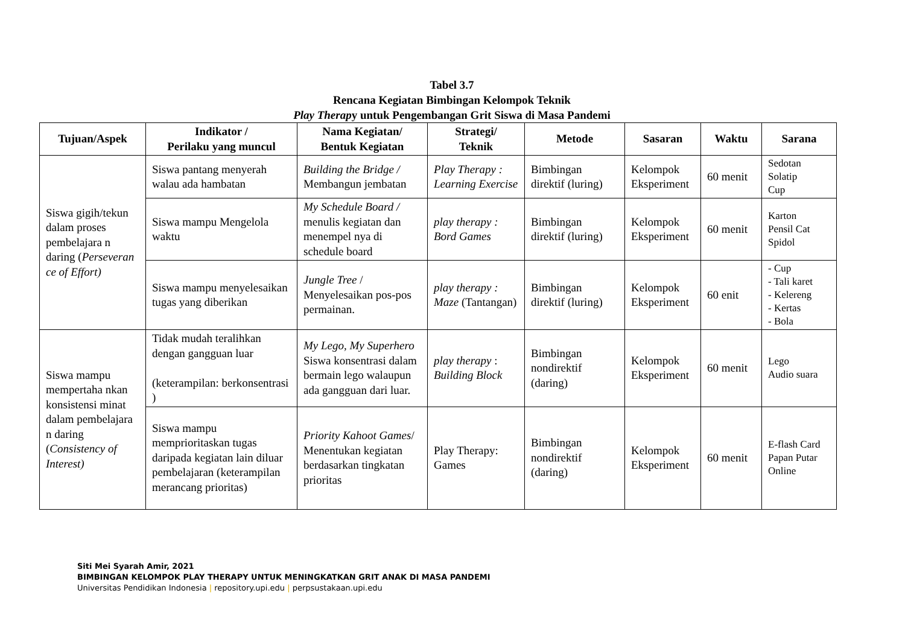Tabel 3.7
Rencana Kegiatan Bimbingan Kelompok Teknik
Play Therapy untuk Pengembangan Grit Siswa di Masa Pandemi
| Tujuan/Aspek | Indikator / Perilaku yang muncul | Nama Kegiatan/ Bentuk Kegiatan | Strategi/ Teknik | Metode | Sasaran | Waktu | Sarana |
| --- | --- | --- | --- | --- | --- | --- | --- |
| Siswa gigih/tekun dalam proses pembelajara n daring ( Perseveran ce of Effort) | Siswa pantang menyerah walau ada hambatan | Building the Bridge / Membangun jembatan | Play Therapy : Learning Exercise | Bimbingan direktif (luring) | Kelompok Eksperiment | 60 menit | Sedotan Solatip Cup |
| | Siswa mampu Mengelola waktu | My Schedule Board / menulis kegiatan dan menempel nya di schedule board | play therapy : Bord Games | Bimbingan direktif (luring) | Kelompok Eksperiment | 60 menit | Karton Pensil Cat Spidol |
| | Siswa mampu menyelesaikan tugas yang diberikan | Jungle Tree / Menyelesaikan pos-pos permainan. | play therapy : Maze (Tantangan) | Bimbingan direktif (luring) | Kelompok Eksperiment | 60 enit | - Cup - Tali karet - Kelereng - Kertas - Bola |
| Siswa mampu mempertaha nkan konsistensi minat dalam pembelajara n daring ( Consistency of Interest) | Tidak mudah teralihkan dengan gangguan luar (keterampilan: berkonsentrasi ) | My Lego, My Superhero Siswa konsentrasi dalam bermain lego walaupun ada gangguan dari luar. | play therapy : Building Block | Bimbingan nondirektif (daring) | Kelompok Eksperiment | 60 menit | Lego Audio suara |
| | Siswa mampu memprioritaskan tugas daripada kegiatan lain diluar pembelajaran (keterampilan merancang prioritas) | Priority Kahoot Games / Menentukan kegiatan berdasarkan tingkatan prioritas | Play Therapy: Games | Bimbingan nondirektif (daring) | Kelompok Eksperiment | 60 menit | E-flash Card Papan Putar Online |
Siti Mei Syarah Amir, 2021
BIMBINGAN KELOMPOK PLAY THERAPY UNTUK MENINGKATKAN GRIT ANAK DI MASA PANDEMI
Universitas Pendidikan Indonesia | repository.upi.edu | perpsustakaan.upi.edu